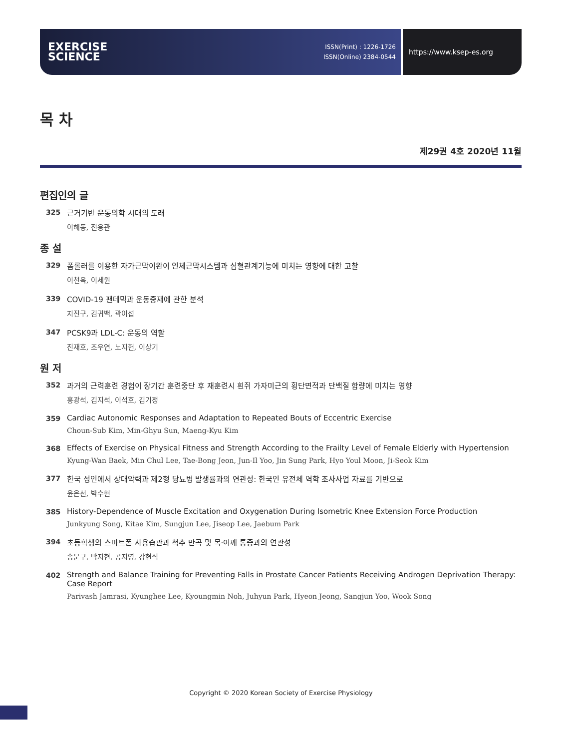EXERCISE
SCIENCE
ISSN(Print) : 1226-1726
ISSN(Online) 2384-0544
https://www.ksep-es.org
목 차
제29권 4호 2020년 11월
편집인의 글
325 근거기반 운동의학 시대의 도래
이해동, 전용관
종 설
329 폼롤러를 이용한 자가근막이완이 인체근막시스템과 심혈관계기능에 미치는 영향에 대한 고찰
이천옥, 이세원
339 COVID-19 팬데믹과 운동중재에 관한 분석
지진구, 김귀백, 곽이섭
347 PCSK9과 LDL-C: 운동의 역할
진재호, 조우연, 노지헌, 이상기
원 저
352 과거의 근력훈련 경험이 장기간 훈련중단 후 재훈련시 흰쥐 가자미근의 횡단면적과 단백질 함량에 미치는 영향
홍광석, 김지석, 이석호, 김기정
359 Cardiac Autonomic Responses and Adaptation to Repeated Bouts of Eccentric Exercise
Choun-Sub Kim, Min-Ghyu Sun, Maeng-Kyu Kim
368 Effects of Exercise on Physical Fitness and Strength According to the Frailty Level of Female Elderly with Hypertension
Kyung-Wan Baek, Min Chul Lee, Tae-Bong Jeon, Jun-Il Yoo, Jin Sung Park, Hyo Youl Moon, Ji-Seok Kim
377 한국 성인에서 상대악력과 제2형 당뇨병 발생률과의 연관성: 한국인 유전체 역학 조사사업 자료를 기반으로
윤은선, 박수현
385 History-Dependence of Muscle Excitation and Oxygenation During Isometric Knee Extension Force Production
Junkyung Song, Kitae Kim, Sungjun Lee, Jiseop Lee, Jaebum Park
394 초등학생의 스마트폰 사용습관과 척추 만곡 및 목·어깨 통증과의 연관성
송문구, 박지현, 공지영, 강현식
402 Strength and Balance Training for Preventing Falls in Prostate Cancer Patients Receiving Androgen Deprivation Therapy: Case Report
Parivash Jamrasi, Kyunghee Lee, Kyoungmin Noh, Juhyun Park, Hyeon Jeong, Sangjun Yoo, Wook Song
Copyright © 2020 Korean Society of Exercise Physiology